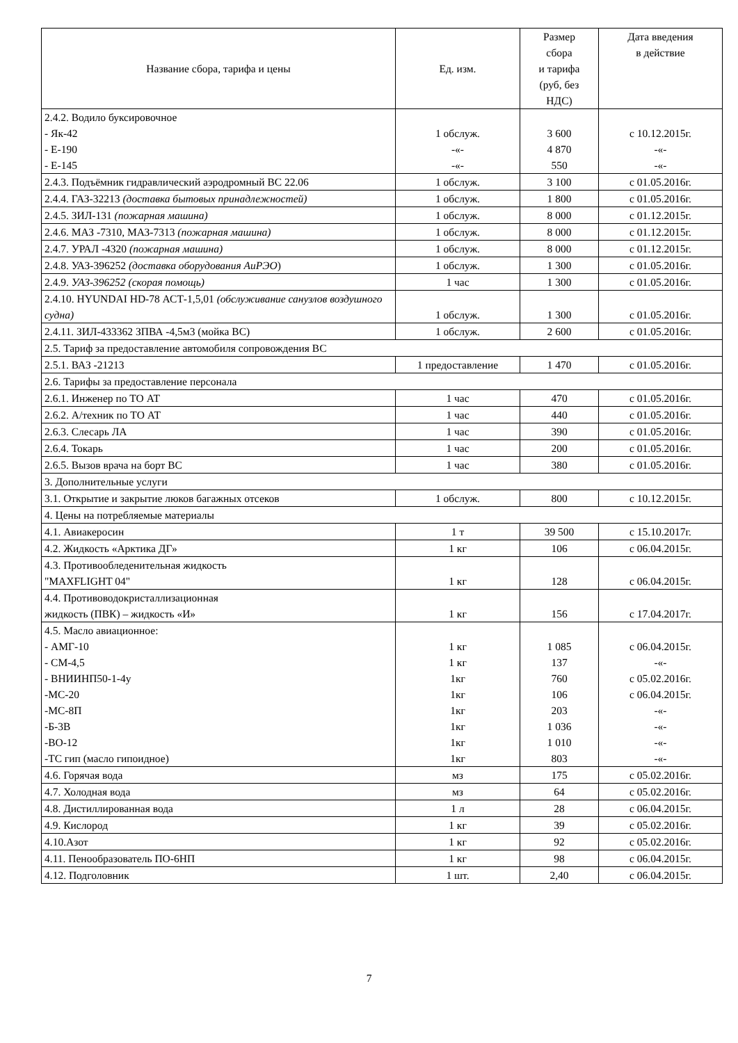| Название сбора, тарифа и цены | Ед. изм. | Размер сбора и тарифа (руб, без НДС) | Дата введения в действие |
| --- | --- | --- | --- |
| 2.4.2. Водило буксировочное - Як-42 - Е-190 - Е-145 | 1 обслуж. -«- -«- | 3 600 4 870 550 | с 10.12.2015г. -«- -«- |
| 2.4.3. Подъёмник гидравлический аэродромный ВС 22.06 | 1 обслуж. | 3 100 | с 01.05.2016г. |
| 2.4.4. ГАЗ-32213 (доставка бытовых принадлежностей) | 1 обслуж. | 1 800 | с 01.05.2016г. |
| 2.4.5. ЗИЛ-131 (пожарная машина) | 1 обслуж. | 8 000 | с 01.12.2015г. |
| 2.4.6. МАЗ -7310, МАЗ-7313 (пожарная машина) | 1 обслуж. | 8 000 | с 01.12.2015г. |
| 2.4.7. УРАЛ -4320 (пожарная машина) | 1 обслуж. | 8 000 | с 01.12.2015г. |
| 2.4.8. УАЗ-396252 (доставка оборудования АиРЭО ) | 1 обслуж. | 1 300 | с 01.05.2016г. |
| 2.4.9. УАЗ-396252 (скорая помощь) | 1 час | 1 300 | с 01.05.2016г. |
| 2.4.10. HYUNDAI HD-78 АСТ-1,5,01 (обслуживание санузлов воздушного судна) | 1 обслуж. | 1 300 | с 01.05.2016г. |
| 2.4.11. ЗИЛ-433362 ЗПВА -4,5м3 (мойка ВС) | 1 обслуж. | 2 600 | с 01.05.2016г. |
| 2.5. Тариф за предоставление автомобиля сопровождения ВС | | | |
| 2.5.1. ВАЗ -21213 | 1 предоставление | 1 470 | с 01.05.2016г. |
| 2.6. Тарифы за предоставление персонала | | | |
| 2.6.1. Инженер по ТО АТ | 1 час | 470 | с 01.05.2016г. |
| 2.6.2. А/техник по ТО АТ | 1 час | 440 | с 01.05.2016г. |
| 2.6.3. Слесарь ЛА | 1 час | 390 | с 01.05.2016г. |
| 2.6.4. Токарь | 1 час | 200 | с 01.05.2016г. |
| 2.6.5. Вызов врача на борт ВС | 1 час | 380 | с 01.05.2016г. |
| 3. Дополнительные услуги | | | |
| 3.1. Открытие и закрытие люков багажных отсеков | 1 обслуж. | 800 | с 10.12.2015г. |
| 4. Цены на потребляемые материалы | | | |
| 4.1. Авиакеросин | 1 т | 39 500 | с 15.10.2017г. |
| 4.2. Жидкость «Арктика ДГ» | 1 кг | 106 | с 06.04.2015г. |
| 4.3. Противообледенительная жидкость "MAXFLIGHT 04" | 1 кг | 128 | с 06.04.2015г. |
| 4.4. Противоводокристаллизационная жидкость (ПВК) – жидкость «И» | 1 кг | 156 | с 17.04.2017г. |
| 4.5. Масло авиационное: - АМГ-10 - СМ-4,5 - ВНИИНП50-1-4у -МС-20 -МС-8П -Б-3В -ВО-12 -ТС гип (масло гипоидное) | 1 кг 1 кг 1кг 1кг 1кг 1кг 1кг 1кг | 1 085 137 760 106 203 1 036 1 010 803 | с 06.04.2015г. -«- с 05.02.2016г. с 06.04.2015г. -«- -«- -«- -«- |
| 4.6. Горячая вода | мз | 175 | с 05.02.2016г. |
| 4.7. Холодная вода | мз | 64 | с 05.02.2016г. |
| 4.8. Дистиллированная вода | 1 л | 28 | с 06.04.2015г. |
| 4.9. Кислород | 1 кг | 39 | с 05.02.2016г. |
| 4.10.Азот | 1 кг | 92 | с 05.02.2016г. |
| 4.11. Пенообразователь ПО-6НП | 1 кг | 98 | с 06.04.2015г. |
| 4.12. Подголовник | 1 шт. | 2,40 | с 06.04.2015г. |
7